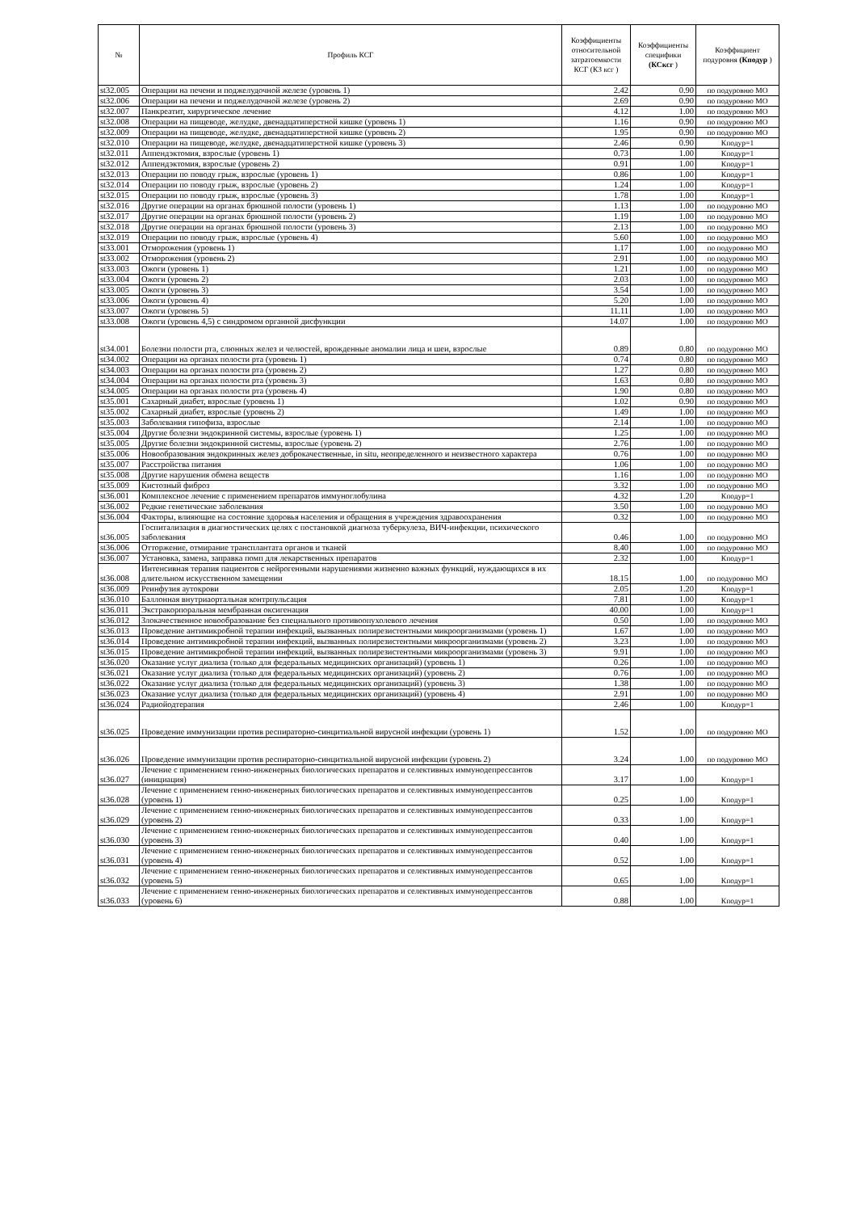| № | Профиль КСГ | Коэффициенты относительной затратоемкости КСГ (КЗ ксг ) | Коэффициенты специфики (КСксг ) | Коэффициент подуровня (Кподур ) |
| --- | --- | --- | --- | --- |
| st32.005 | Операции на печени и поджелудочной железе (уровень 1) | 2.42 | 0.90 | по подуровню МО |
| st32.006 | Операции на печени и поджелудочной железе (уровень 2) | 2.69 | 0.90 | по подуровню МО |
| st32.007 | Панкреатит, хирургическое лечение | 4.12 | 1.00 | по подуровню МО |
| st32.008 | Операции на пищеводе, желудке, двенадцатиперстной кишке (уровень 1) | 1.16 | 0.90 | по подуровню МО |
| st32.009 | Операции на пищеводе, желудке, двенадцатиперстной кишке (уровень 2) | 1.95 | 0.90 | по подуровню МО |
| st32.010 | Операции на пищеводе, желудке, двенадцатиперстной кишке (уровень 3) | 2.46 | 0.90 | Кподур=1 |
| st32.011 | Аппендэктомия, взрослые (уровень 1) | 0.73 | 1.00 | Кподур=1 |
| st32.012 | Аппендэктомия, взрослые (уровень 2) | 0.91 | 1.00 | Кподур=1 |
| st32.013 | Операции по поводу грыж, взрослые (уровень 1) | 0.86 | 1.00 | Кподур=1 |
| st32.014 | Операции по поводу грыж, взрослые (уровень 2) | 1.24 | 1.00 | Кподур=1 |
| st32.015 | Операции по поводу грыж, взрослые (уровень 3) | 1.78 | 1.00 | Кподур=1 |
| st32.016 | Другие операции на органах брюшной полости (уровень 1) | 1.13 | 1.00 | по подуровню МО |
| st32.017 | Другие операции на органах брюшной полости (уровень 2) | 1.19 | 1.00 | по подуровню МО |
| st32.018 | Другие операции на органах брюшной полости (уровень 3) | 2.13 | 1.00 | по подуровню МО |
| st32.019 | Операции по поводу грыж, взрослые (уровень 4) | 5.60 | 1.00 | по подуровню МО |
| st33.001 | Отморожения (уровень 1) | 1.17 | 1.00 | по подуровню МО |
| st33.002 | Отморожения (уровень 2) | 2.91 | 1.00 | по подуровню МО |
| st33.003 | Ожоги (уровень 1) | 1.21 | 1.00 | по подуровню МО |
| st33.004 | Ожоги (уровень 2) | 2.03 | 1.00 | по подуровню МО |
| st33.005 | Ожоги (уровень 3) | 3.54 | 1.00 | по подуровню МО |
| st33.006 | Ожоги (уровень 4) | 5.20 | 1.00 | по подуровню МО |
| st33.007 | Ожоги (уровень 5) | 11.11 | 1.00 | по подуровню МО |
| st33.008 | Ожоги (уровень 4,5) с синдромом органной дисфункции | 14.07 | 1.00 | по подуровню МО |
| st34.001 | Болезни полости рта, слюнных желез и челюстей, врожденные аномалии лица и шеи, взрослые | 0.89 | 0.80 | по подуровню МО |
| st34.002 | Операции на органах полости рта (уровень 1) | 0.74 | 0.80 | по подуровню МО |
| st34.003 | Операции на органах полости рта (уровень 2) | 1.27 | 0.80 | по подуровню МО |
| st34.004 | Операции на органах полости рта (уровень 3) | 1.63 | 0.80 | по подуровню МО |
| st34.005 | Операции на органах полости рта (уровень 4) | 1.90 | 0.80 | по подуровню МО |
| st35.001 | Сахарный диабет, взрослые (уровень 1) | 1.02 | 0.90 | по подуровню МО |
| st35.002 | Сахарный диабет, взрослые (уровень 2) | 1.49 | 1.00 | по подуровню МО |
| st35.003 | Заболевания гипофиза, взрослые | 2.14 | 1.00 | по подуровню МО |
| st35.004 | Другие болезни эндокринной системы, взрослые (уровень 1) | 1.25 | 1.00 | по подуровню МО |
| st35.005 | Другие болезни эндокринной системы, взрослые (уровень 2) | 2.76 | 1.00 | по подуровню МО |
| st35.006 | Новообразования эндокринных желез доброкачественные, in situ, неопределенного и неизвестного характера | 0.76 | 1.00 | по подуровню МО |
| st35.007 | Расстройства питания | 1.06 | 1.00 | по подуровню МО |
| st35.008 | Другие нарушения обмена веществ | 1.16 | 1.00 | по подуровню МО |
| st35.009 | Кистозный фиброз | 3.32 | 1.00 | по подуровню МО |
| st36.001 | Комплексное лечение с применением препаратов иммуноглобулина | 4.32 | 1.20 | Кподур=1 |
| st36.002 | Редкие генетические заболевания | 3.50 | 1.00 | по подуровню МО |
| st36.004 | Факторы, влияющие на состояние здоровья населения и обращения в учреждения здравоохранения | 0.32 | 1.00 | по подуровню МО |
| st36.005 | Госпитализация в диагностических целях с постановкой диагноза туберкулеза, ВИЧ-инфекции, психического заболевания | 0.46 | 1.00 | по подуровню МО |
| st36.006 | Отторжение, отмирание трансплантата органов и тканей | 8.40 | 1.00 | по подуровню МО |
| st36.007 | Установка, замена, заправка помп для лекарственных препаратов | 2.32 | 1.00 | Кподур=1 |
| st36.008 | Интенсивная терапия пациентов с нейрогенными нарушениями жизненно важных функций, нуждающихся в их длительном искусственном замещении | 18.15 | 1.00 | по подуровню МО |
| st36.009 | Реинфузия аутокрови | 2.05 | 1.20 | Кподур=1 |
| st36.010 | Баллонная внутриаортальная контрпульсация | 7.81 | 1.00 | Кподур=1 |
| st36.011 | Экстракорпоральная мембранная оксигенация | 40.00 | 1.00 | Кподур=1 |
| st36.012 | Злокачественное новообразование без специального противоопухолевого лечения | 0.50 | 1.00 | по подуровню МО |
| st36.013 | Проведение антимикробной терапии инфекций, вызванных полирезистентными микроорганизмами (уровень 1) | 1.67 | 1.00 | по подуровню МО |
| st36.014 | Проведение антимикробной терапии инфекций, вызванных полирезистентными микроорганизмами (уровень 2) | 3.23 | 1.00 | по подуровню МО |
| st36.015 | Проведение антимикробной терапии инфекций, вызванных полирезистентными микроорганизмами (уровень 3) | 9.91 | 1.00 | по подуровню МО |
| st36.020 | Оказание услуг диализа (только для федеральных медицинских организаций) (уровень 1) | 0.26 | 1.00 | по подуровню МО |
| st36.021 | Оказание услуг диализа (только для федеральных медицинских организаций) (уровень 2) | 0.76 | 1.00 | по подуровню МО |
| st36.022 | Оказание услуг диализа (только для федеральных медицинских организаций) (уровень 3) | 1.38 | 1.00 | по подуровню МО |
| st36.023 | Оказание услуг диализа (только для федеральных медицинских организаций) (уровень 4) | 2.91 | 1.00 | по подуровню МО |
| st36.024 | Радиойодтерапия | 2.46 | 1.00 | Кподур=1 |
| st36.025 | Проведение иммунизации против респираторно-синцитиальной вирусной инфекции (уровень 1) | 1.52 | 1.00 | по подуровню МО |
| st36.026 | Проведение иммунизации против респираторно-синцитиальной вирусной инфекции (уровень 2) | 3.24 | 1.00 | по подуровню МО |
| st36.027 | Лечение с применением генно-инженерных биологических препаратов и селективных иммунодепрессантов (инициация) | 3.17 | 1.00 | Кподур=1 |
| st36.028 | Лечение с применением генно-инженерных биологических препаратов и селективных иммунодепрессантов (уровень 1) | 0.25 | 1.00 | Кподур=1 |
| st36.029 | Лечение с применением генно-инженерных биологических препаратов и селективных иммунодепрессантов (уровень 2) | 0.33 | 1.00 | Кподур=1 |
| st36.030 | Лечение с применением генно-инженерных биологических препаратов и селективных иммунодепрессантов (уровень 3) | 0.40 | 1.00 | Кподур=1 |
| st36.031 | Лечение с применением генно-инженерных биологических препаратов и селективных иммунодепрессантов (уровень 4) | 0.52 | 1.00 | Кподур=1 |
| st36.032 | Лечение с применением генно-инженерных биологических препаратов и селективных иммунодепрессантов (уровень 5) | 0.65 | 1.00 | Кподур=1 |
| st36.033 | Лечение с применением генно-инженерных биологических препаратов и селективных иммунодепрессантов (уровень 6) | 0.88 | 1.00 | Кподур=1 |